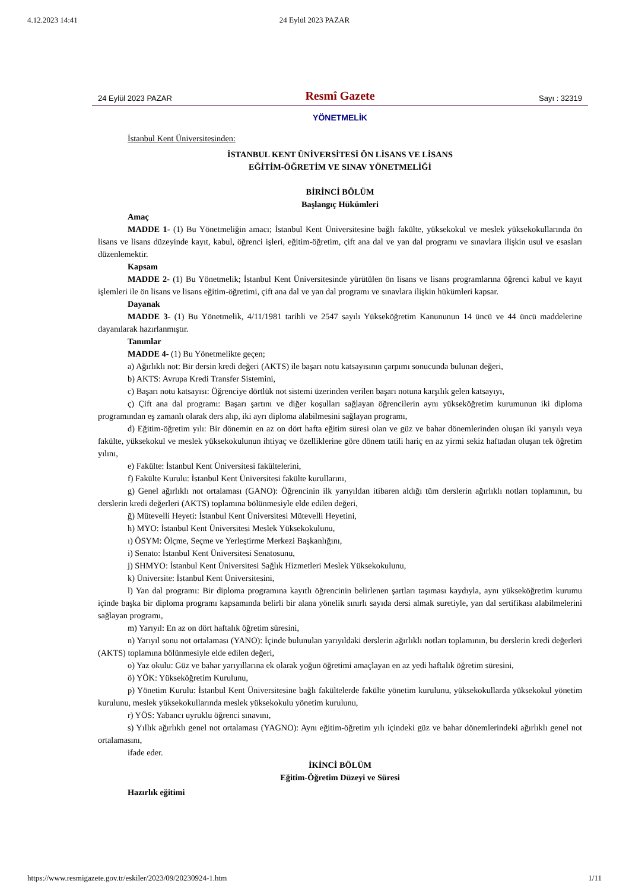4.12.2023 14:41 24 Eylül 2023 PAZAR
24 Eylül 2023 PAZAR
Resmî Gazete
Sayı : 32319
YÖNETMELİK
İstanbul Kent Üniversitesinden:
İSTANBUL KENT ÜNİVERSİTESİ ÖN LİSANS VE LİSANS
EĞİTİM-ÖĞRETİM VE SINAV YÖNETMELİĞİ
BİRİNCİ BÖLÜM
Başlangıç Hükümleri
Amaç
MADDE 1- (1) Bu Yönetmeliğin amacı; İstanbul Kent Üniversitesine bağlı fakülte, yüksekokul ve meslek yüksekokullarında ön lisans ve lisans düzeyinde kayıt, kabul, öğrenci işleri, eğitim-öğretim, çift ana dal ve yan dal programı ve sınavlara ilişkin usul ve esasları düzenlemektir.
Kapsam
MADDE 2- (1) Bu Yönetmelik; İstanbul Kent Üniversitesinde yürütülen ön lisans ve lisans programlarına öğrenci kabul ve kayıt işlemleri ile ön lisans ve lisans eğitim-öğretimi, çift ana dal ve yan dal programı ve sınavlara ilişkin hükümleri kapsar.
Dayanak
MADDE 3- (1) Bu Yönetmelik, 4/11/1981 tarihli ve 2547 sayılı Yükseköğretim Kanununun 14 üncü ve 44 üncü maddelerine dayanılarak hazırlanmıştır.
Tanımlar
MADDE 4- (1) Bu Yönetmelikte geçen;
a) Ağırlıklı not: Bir dersin kredi değeri (AKTS) ile başarı notu katsayısının çarpımı sonucunda bulunan değeri,
b) AKTS: Avrupa Kredi Transfer Sistemini,
c) Başarı notu katsayısı: Öğrenciye dörtlük not sistemi üzerinden verilen başarı notuna karşılık gelen katsayıyı,
ç) Çift ana dal programı: Başarı şartını ve diğer koşulları sağlayan öğrencilerin aynı yükseköğretim kurumunun iki diploma programından eş zamanlı olarak ders alıp, iki ayrı diploma alabilmesini sağlayan programı,
d) Eğitim-öğretim yılı: Bir dönemin en az on dört hafta eğitim süresi olan ve güz ve bahar dönemlerinden oluşan iki yarıyılı veya fakülte, yüksekokul ve meslek yüksekokulunun ihtiyaç ve özelliklerine göre dönem tatili hariç en az yirmi sekiz haftadan oluşan tek öğretim yılını,
e) Fakülte: İstanbul Kent Üniversitesi fakültelerini,
f) Fakülte Kurulu: İstanbul Kent Üniversitesi fakülte kurullarını,
g) Genel ağırlıklı not ortalaması (GANO): Öğrencinin ilk yarıyıldan itibaren aldığı tüm derslerin ağırlıklı notları toplamının, bu derslerin kredi değerleri (AKTS) toplamına bölünmesiyle elde edilen değeri,
ğ) Mütevelli Heyeti: İstanbul Kent Üniversitesi Mütevelli Heyetini,
h) MYO: İstanbul Kent Üniversitesi Meslek Yüksekokulunu,
ı) ÖSYM: Ölçme, Seçme ve Yerleştirme Merkezi Başkanlığını,
i) Senato: İstanbul Kent Üniversitesi Senatosunu,
j) SHMYO: İstanbul Kent Üniversitesi Sağlık Hizmetleri Meslek Yüksekokulunu,
k) Üniversite: İstanbul Kent Üniversitesini,
l) Yan dal programı: Bir diploma programına kayıtlı öğrencinin belirlenen şartları taşıması kaydıyla, aynı yükseköğretim kurumu içinde başka bir diploma programı kapsamında belirli bir alana yönelik sınırlı sayıda dersi almak suretiyle, yan dal sertifikası alabilmelerini sağlayan programı,
m) Yarıyıl: En az on dört haftalık öğretim süresini,
n) Yarıyıl sonu not ortalaması (YANO): İçinde bulunulan yarıyıldaki derslerin ağırlıklı notları toplamının, bu derslerin kredi değerleri (AKTS) toplamına bölünmesiyle elde edilen değeri,
o) Yaz okulu: Güz ve bahar yarıyıllarına ek olarak yoğun öğretimi amaçlayan en az yedi haftalık öğretim süresini,
ö) YÖK: Yükseköğretim Kurulunu,
p) Yönetim Kurulu: İstanbul Kent Üniversitesine bağlı fakültelerde fakülte yönetim kurulunu, yüksekokullarda yüksekokul yönetim kurulunu, meslek yüksekokullarında meslek yüksekokulu yönetim kurulunu,
r) YÖS: Yabancı uyruklu öğrenci sınavını,
s) Yıllık ağırlıklı genel not ortalaması (YAGNO): Aynı eğitim-öğretim yılı içindeki güz ve bahar dönemlerindeki ağırlıklı genel not ortalamasını,
ifade eder.
İKİNCİ BÖLÜM
Eğitim-Öğretim Düzeyi ve Süresi
Hazırlık eğitimi
https://www.resmigazete.gov.tr/eskiler/2023/09/20230924-1.htm 1/11